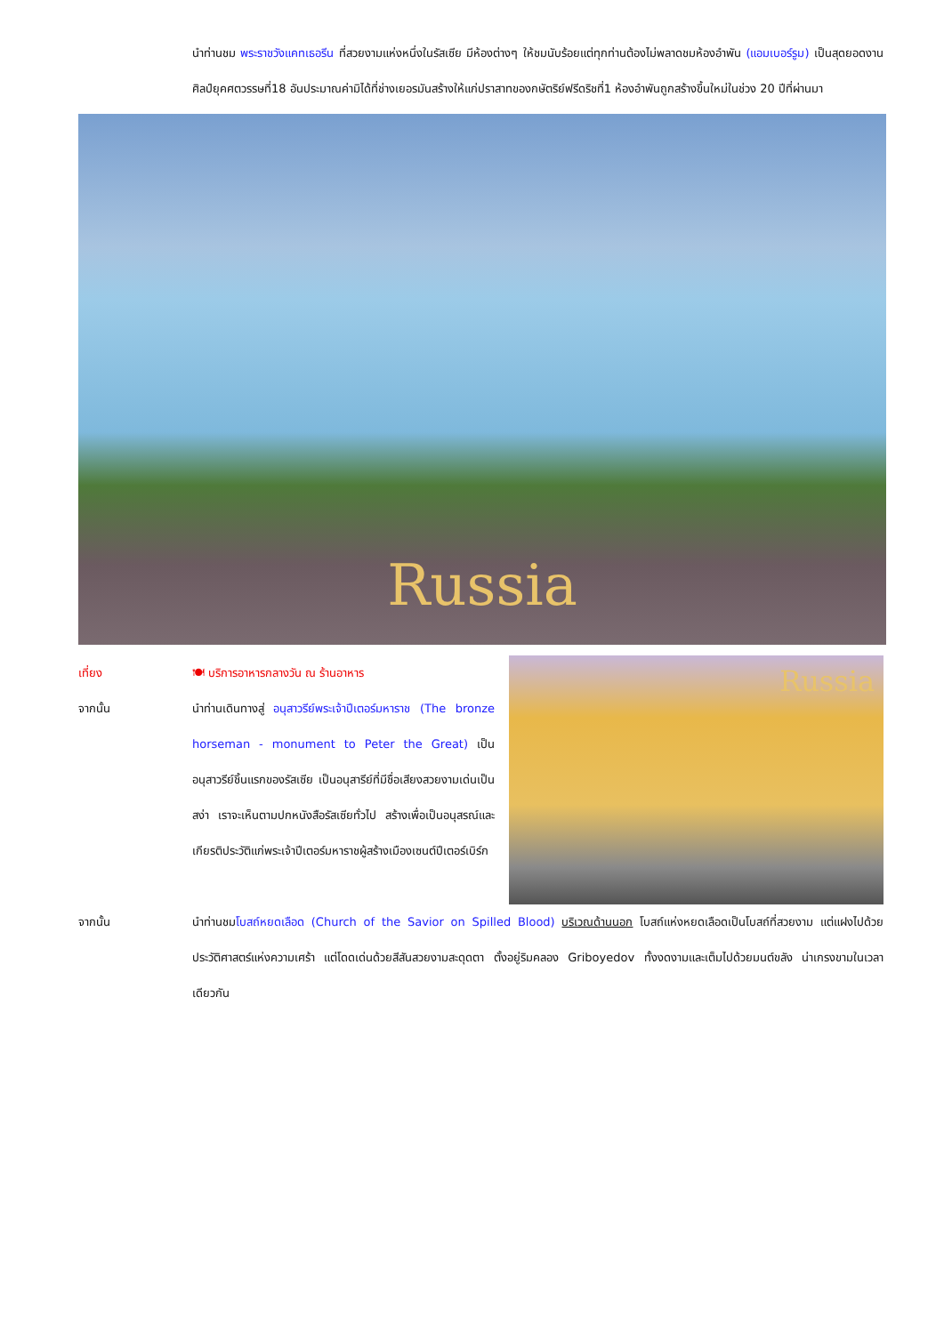นำท่านชม พระราชวังแคทเธอรีน ที่สวยงามแห่งหนึ่งในรัสเซีย มีห้องต่างๆ ให้ชมนับร้อยแต่ทุกท่านต้องไม่พลาดชมห้องอำพัน (แอมเบอร์รูม) เป็นสุดยอดงานศิลป์ยุคศตวรรษที่18 อันประมาณค่ามิได้ที่ช่างเยอรมันสร้างให้แก่ปราสาทของกษัตริย์ฟรีดริชที่1 ห้องอำพันถูกสร้างขึ้นใหม่ในช่วง 20 ปีที่ผ่านมา
Russia
เที่ยง 🍽 บริการอาหารกลางวัน ณ ร้านอาหาร
จากนั้น นำท่านเดินทางสู่ อนุสาวรีย์พระเจ้าปีเตอร์มหาราช (The bronze horseman - monument to Peter the Great) เป็นอนุสาวรีย์ชิ้นแรกของรัสเซีย เป็นอนุสารีย์ที่มีชื่อเสียงสวยงามเด่นเป็นสง่า เราจะเห็นตามปกหนังสือรัสเซียทั่วไป สร้างเพื่อเป็นอนุสรณ์และเกียรติประวัติแก่พระเจ้าปีเตอร์มหาราชผู้สร้างเมืองเซนต์ปีเตอร์เบิร์ก
Russia
จากนั้น นำท่านชมโบสถ์หยดเลือด (Church of the Savior on Spilled Blood) บริเวณด้านนอก โบสถ์แห่งหยดเลือดเป็นโบสถ์ที่สวยงาม แต่แฝงไปด้วยประวัติศาสตร์แห่งความเศร้า แต่โดดเด่นด้วยสีสันสวยงามสะดุดตา ตั้งอยู่ริมคลอง Griboyedov ทั้งงดงามและเต็มไปด้วยมนต์ขลัง น่าเกรงขามในเวลาเดียวกัน